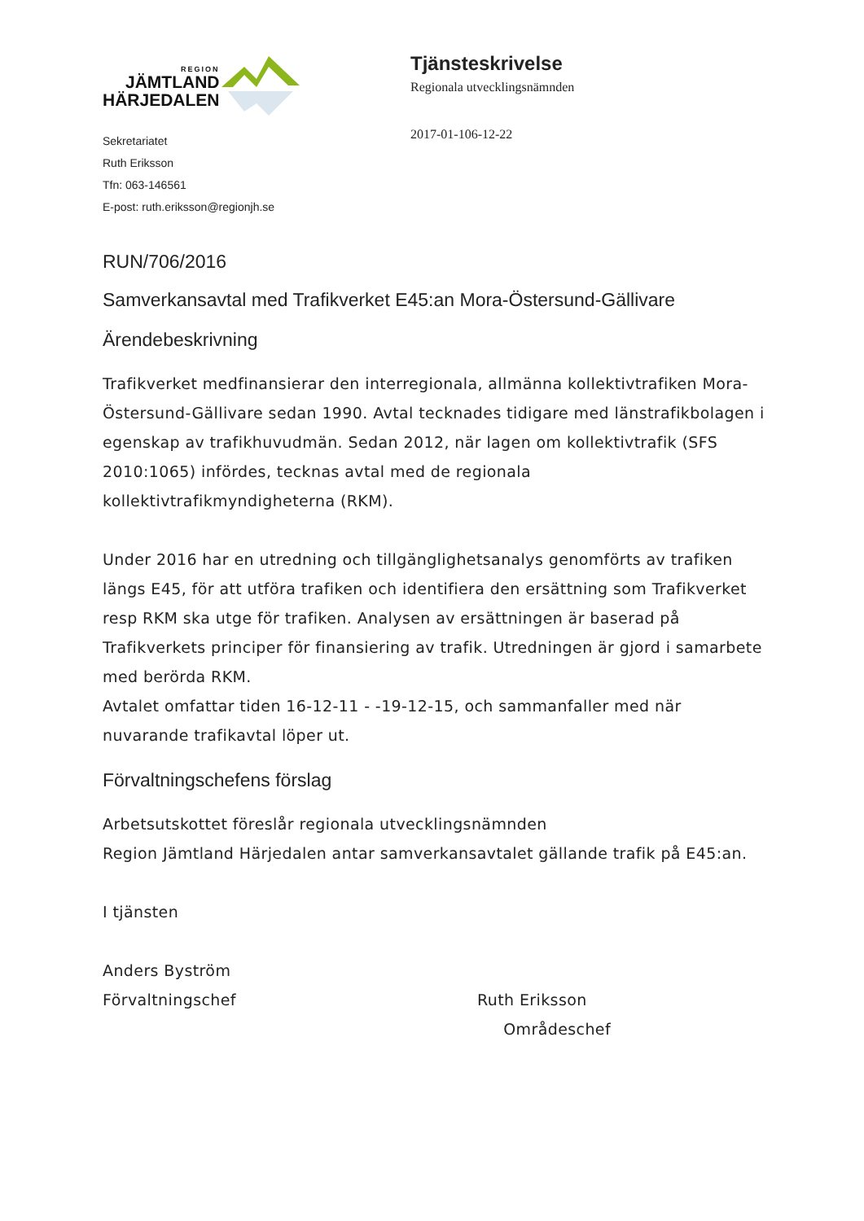REGION
JÄMTLAND
HÄRJEDALEN
Tjänsteskrivelse
Regionala utvecklingsnämnden
2017-01-106-12-22
Sekretariatet
Ruth Eriksson
Tfn: 063-146561
E-post: ruth.eriksson@regionjh.se
RUN/706/2016
Samverkansavtal med Trafikverket E45:an Mora-Östersund-Gällivare
Ärendebeskrivning
Trafikverket medfinansierar den interregionala, allmänna kollektivtrafiken Mora-Östersund-Gällivare sedan 1990. Avtal tecknades tidigare med länstrafikbolagen i egenskap av trafikhuvudmän. Sedan 2012, när lagen om kollektivtrafik (SFS 2010:1065) infördes, tecknas avtal med de regionala kollektivtrafikmyndigheterna (RKM).
Under 2016 har en utredning och tillgänglighetsanalys genomförts av trafiken längs E45, för att utföra trafiken och identifiera den ersättning som Trafikverket resp RKM ska utge för trafiken. Analysen av ersättningen är baserad på Trafikverkets principer för finansiering av trafik. Utredningen är gjord i samarbete med berörda RKM.
Avtalet omfattar tiden 16-12-11 - -19-12-15, och sammanfaller med när nuvarande trafikavtal löper ut.
Förvaltningschefens förslag
Arbetsutskottet föreslår regionala utvecklingsnämnden
Region Jämtland Härjedalen antar samverkansavtalet gällande trafik på E45:an.
I tjänsten
Anders Byström
Förvaltningschef Ruth Eriksson
Områdeschef